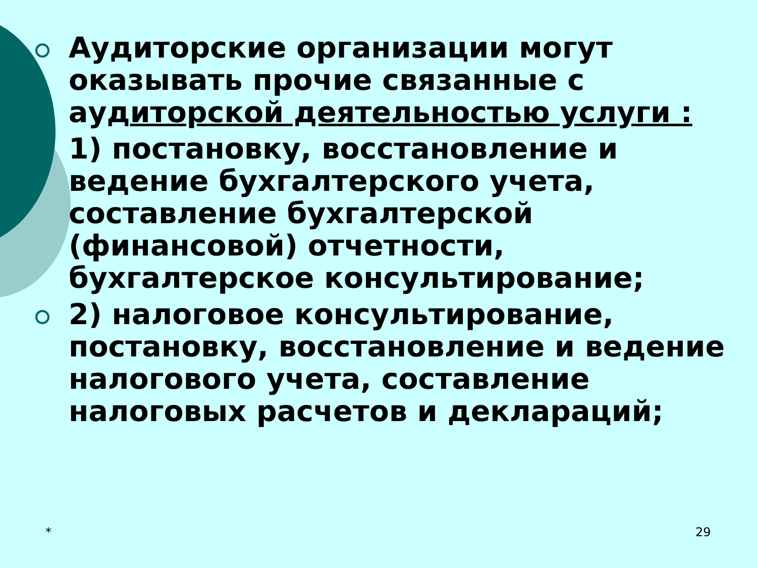Аудиторские организации могут оказывать прочие связанные с аудиторской деятельностью услуги :
1) постановку, восстановление и ведение бухгалтерского учета, составление бухгалтерской (финансовой) отчетности, бухгалтерское консультирование;
2) налоговое консультирование, постановку, восстановление и ведение налогового учета, составление налоговых расчетов и деклараций;
* 29